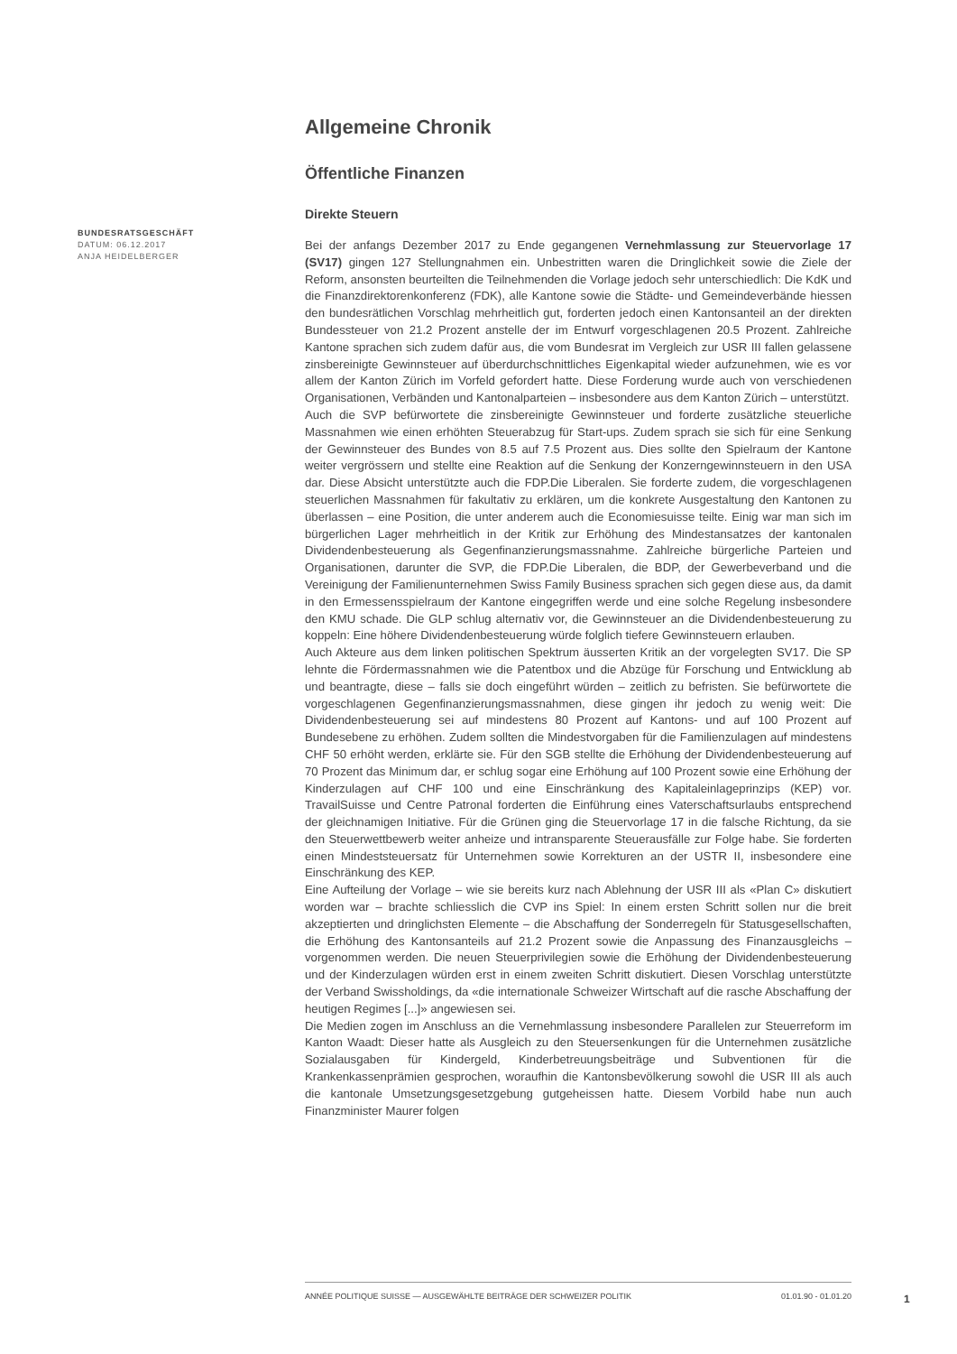BUNDESRATSGESCHÄFT
DATUM: 06.12.2017
ANJA HEIDELBERGER
Allgemeine Chronik
Öffentliche Finanzen
Direkte Steuern
Bei der anfangs Dezember 2017 zu Ende gegangenen Vernehmlassung zur Steuervorlage 17 (SV17) gingen 127 Stellungnahmen ein. Unbestritten waren die Dringlichkeit sowie die Ziele der Reform, ansonsten beurteilten die Teilnehmenden die Vorlage jedoch sehr unterschiedlich: Die KdK und die Finanzdirektorenkonferenz (FDK), alle Kantone sowie die Städte- und Gemeindeverbände hiessen den bundesrätlichen Vorschlag mehrheitlich gut, forderten jedoch einen Kantonsanteil an der direkten Bundessteuer von 21.2 Prozent anstelle der im Entwurf vorgeschlagenen 20.5 Prozent. Zahlreiche Kantone sprachen sich zudem dafür aus, die vom Bundesrat im Vergleich zur USR III fallen gelassene zinsbereinigte Gewinnsteuer auf überdurchschnittliches Eigenkapital wieder aufzunehmen, wie es vor allem der Kanton Zürich im Vorfeld gefordert hatte. Diese Forderung wurde auch von verschiedenen Organisationen, Verbänden und Kantonalparteien – insbesondere aus dem Kanton Zürich – unterstützt.
Auch die SVP befürwortete die zinsbereinigte Gewinnsteuer und forderte zusätzliche steuerliche Massnahmen wie einen erhöhten Steuerabzug für Start-ups. Zudem sprach sie sich für eine Senkung der Gewinnsteuer des Bundes von 8.5 auf 7.5 Prozent aus. Dies sollte den Spielraum der Kantone weiter vergrössern und stellte eine Reaktion auf die Senkung der Konzerngewinnsteuern in den USA dar. Diese Absicht unterstützte auch die FDP.Die Liberalen. Sie forderte zudem, die vorgeschlagenen steuerlichen Massnahmen für fakultativ zu erklären, um die konkrete Ausgestaltung den Kantonen zu überlassen – eine Position, die unter anderem auch die Economiesuisse teilte. Einig war man sich im bürgerlichen Lager mehrheitlich in der Kritik zur Erhöhung des Mindestansatzes der kantonalen Dividendenbesteuerung als Gegenfinanzierungsmassnahme. Zahlreiche bürgerliche Parteien und Organisationen, darunter die SVP, die FDP.Die Liberalen, die BDP, der Gewerbeverband und die Vereinigung der Familienunternehmen Swiss Family Business sprachen sich gegen diese aus, da damit in den Ermessensspielraum der Kantone eingegriffen werde und eine solche Regelung insbesondere den KMU schade. Die GLP schlug alternativ vor, die Gewinnsteuer an die Dividendenbesteuerung zu koppeln: Eine höhere Dividendenbesteuerung würde folglich tiefere Gewinnsteuern erlauben.
Auch Akteure aus dem linken politischen Spektrum äusserten Kritik an der vorgelegten SV17. Die SP lehnte die Fördermassnahmen wie die Patentbox und die Abzüge für Forschung und Entwicklung ab und beantragte, diese – falls sie doch eingeführt würden – zeitlich zu befristen. Sie befürwortete die vorgeschlagenen Gegenfinanzierungsmassnahmen, diese gingen ihr jedoch zu wenig weit: Die Dividendenbesteuerung sei auf mindestens 80 Prozent auf Kantons- und auf 100 Prozent auf Bundesebene zu erhöhen. Zudem sollten die Mindestvorgaben für die Familienzulagen auf mindestens CHF 50 erhöht werden, erklärte sie. Für den SGB stellte die Erhöhung der Dividendenbesteuerung auf 70 Prozent das Minimum dar, er schlug sogar eine Erhöhung auf 100 Prozent sowie eine Erhöhung der Kinderzulagen auf CHF 100 und eine Einschränkung des Kapitaleinlageprinzips (KEP) vor. TravailSuisse und Centre Patronal forderten die Einführung eines Vaterschaftsurlaubs entsprechend der gleichnamigen Initiative. Für die Grünen ging die Steuervorlage 17 in die falsche Richtung, da sie den Steuerwettbewerb weiter anheize und intransparente Steuerausfälle zur Folge habe. Sie forderten einen Mindeststeuersatz für Unternehmen sowie Korrekturen an der USTR II, insbesondere eine Einschränkung des KEP.
Eine Aufteilung der Vorlage – wie sie bereits kurz nach Ablehnung der USR III als «Plan C» diskutiert worden war – brachte schliesslich die CVP ins Spiel: In einem ersten Schritt sollen nur die breit akzeptierten und dringlichsten Elemente – die Abschaffung der Sonderregeln für Statusgesellschaften, die Erhöhung des Kantonsanteils auf 21.2 Prozent sowie die Anpassung des Finanzausgleichs – vorgenommen werden. Die neuen Steuerprivilegien sowie die Erhöhung der Dividendenbesteuerung und der Kinderzulagen würden erst in einem zweiten Schritt diskutiert. Diesen Vorschlag unterstützte der Verband Swissholdings, da «die internationale Schweizer Wirtschaft auf die rasche Abschaffung der heutigen Regimes [...]» angewiesen sei.
Die Medien zogen im Anschluss an die Vernehmlassung insbesondere Parallelen zur Steuerreform im Kanton Waadt: Dieser hatte als Ausgleich zu den Steuersenkungen für die Unternehmen zusätzliche Sozialausgaben für Kindergeld, Kinderbetreuungsbeiträge und Subventionen für die Krankenkassenprämien gesprochen, woraufhin die Kantonsbevölkerung sowohl die USR III als auch die kantonale Umsetzungsgesetzgebung gutgeheissen hatte. Diesem Vorbild habe nun auch Finanzminister Maurer folgen
ANNÉE POLITIQUE SUISSE — AUSGEWÄHLTE BEITRÄGE DER SCHWEIZER POLITIK 01.01.90 - 01.01.20
1